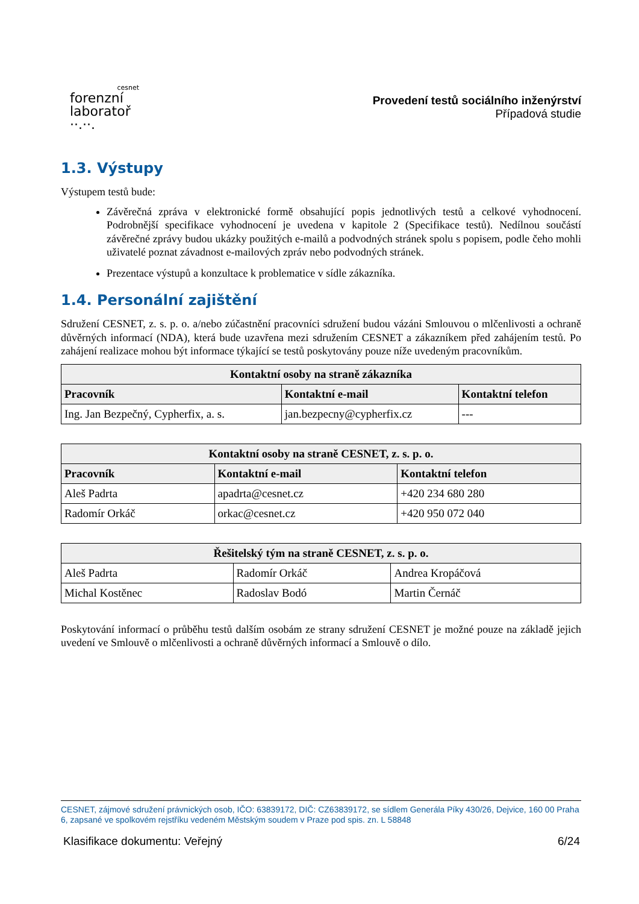cesnet
forenzní
laboratoř
··.··.
Provedení testů sociálního inženýrství
Případová studie
1.3. Výstupy
Výstupem testů bude:
Závěrečná zpráva v elektronické formě obsahující popis jednotlivých testů a celkové vyhodnocení. Podrobnější specifikace vyhodnocení je uvedena v kapitole 2 (Specifikace testů). Nedílnou součástí závěrečné zprávy budou ukázky použitých e-mailů a podvodných stránek spolu s popisem, podle čeho mohli uživatelé poznat závadnost e-mailových zpráv nebo podvodných stránek.
Prezentace výstupů a konzultace k problematice v sídle zákazníka.
1.4. Personální zajištění
Sdružení CESNET, z. s. p. o. a/nebo zúčastnění pracovníci sdružení budou vázáni Smlouvou o mlčenlivosti a ochraně důvěrných informací (NDA), která bude uzavřena mezi sdružením CESNET a zákazníkem před zahájením testů. Po zahájení realizace mohou být informace týkající se testů poskytovány pouze níže uvedeným pracovníkům.
| Kontaktní osoby na straně zákazníka | | |
| --- | --- | --- |
| Pracovník | Kontaktní e-mail | Kontaktní telefon |
| Ing. Jan Bezpečný, Cypherfix, a. s. | jan.bezpecny@cypherfix.cz | --- |
| Kontaktní osoby na straně CESNET, z. s. p. o. | | |
| --- | --- | --- |
| Pracovník | Kontaktní e-mail | Kontaktní telefon |
| Aleš Padrta | apadrta@cesnet.cz | +420 234 680 280 |
| Radomír Orkáč | orkac@cesnet.cz | +420 950 072 040 |
| Řešitelský tým na straně CESNET, z. s. p. o. | | |
| --- | --- | --- |
| Aleš Padrta | Radomír Orkáč | Andrea Kropáčová |
| Michal Kostěnec | Radoslav Bodó | Martin Černáč |
Poskytování informací o průběhu testů dalším osobám ze strany sdružení CESNET je možné pouze na základě jejich uvedení ve Smlouvě o mlčenlivosti a ochraně důvěrných informací a Smlouvě o dílo.
CESNET, zájmové sdružení právnických osob, IČO: 63839172, DIČ: CZ63839172, se sídlem Generála Píky 430/26, Dejvice, 160 00 Praha 6, zapsané ve spolkovém rejstříku vedeném Městským soudem v Praze pod spis. zn. L 58848
Klasifikace dokumentu: Veřejný 6/24